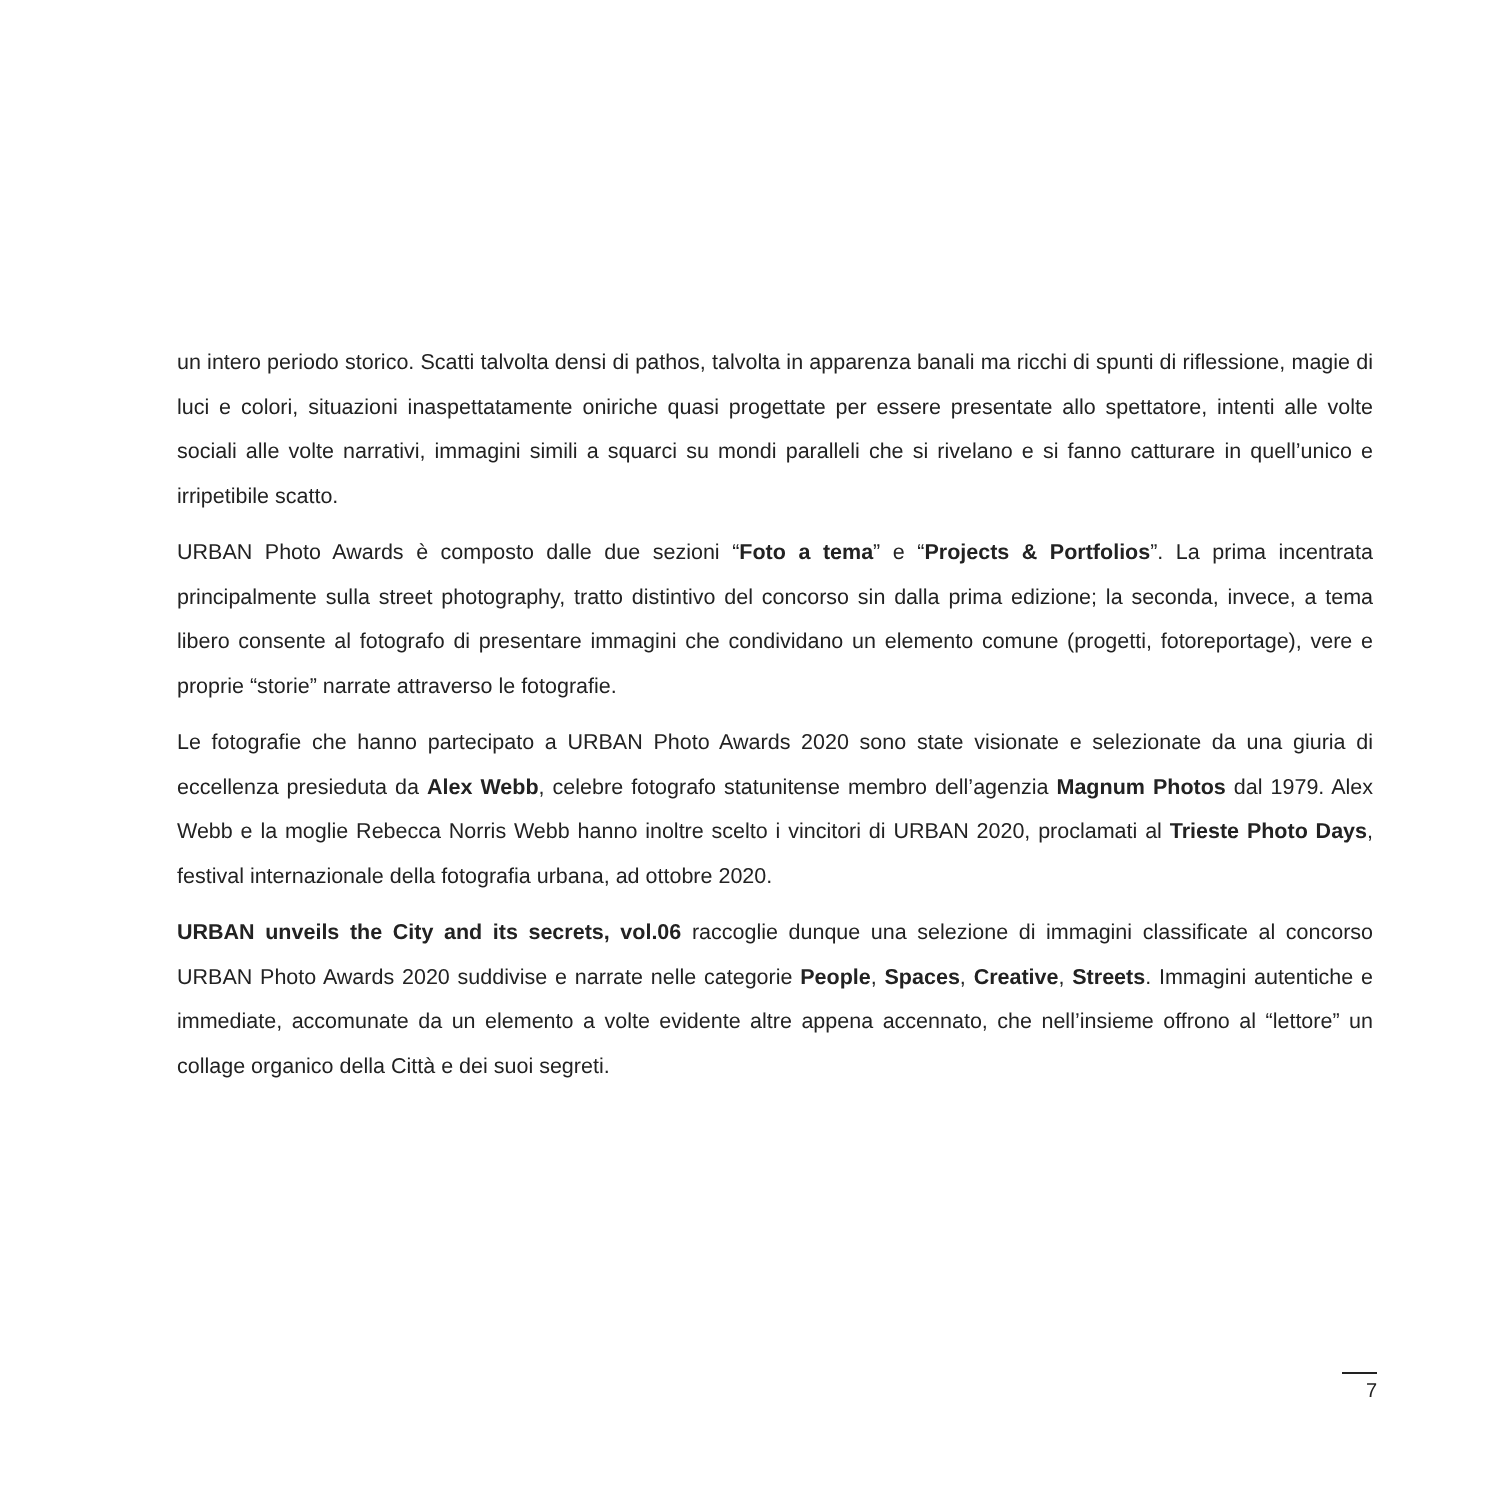un intero periodo storico. Scatti talvolta densi di pathos, talvolta in apparenza banali ma ricchi di spunti di riflessione, magie di luci e colori, situazioni inaspettatamente oniriche quasi progettate per essere presentate allo spettatore, intenti alle volte sociali alle volte narrativi, immagini simili a squarci su mondi paralleli che si rivelano e si fanno catturare in quell’unico e irripetibile scatto.
URBAN Photo Awards è composto dalle due sezioni “Foto a tema” e “Projects & Portfolios”. La prima incentrata principalmente sulla street photography, tratto distintivo del concorso sin dalla prima edizione; la seconda, invece, a tema libero consente al fotografo di presentare immagini che condividano un elemento comune (progetti, fotoreportage), vere e proprie “storie” narrate attraverso le fotografie.
Le fotografie che hanno partecipato a URBAN Photo Awards 2020 sono state visionate e selezionate da una giuria di eccellenza presieduta da Alex Webb, celebre fotografo statunitense membro dell’agenzia Magnum Photos dal 1979. Alex Webb e la moglie Rebecca Norris Webb hanno inoltre scelto i vincitori di URBAN 2020, proclamati al Trieste Photo Days, festival internazionale della fotografia urbana, ad ottobre 2020.
URBAN unveils the City and its secrets, vol.06 raccoglie dunque una selezione di immagini classificate al concorso URBAN Photo Awards 2020 suddivise e narrate nelle categorie People, Spaces, Creative, Streets. Immagini autentiche e immediate, accomunate da un elemento a volte evidente altre appena accennato, che nell’insieme offrono al “lettore” un collage organico della Città e dei suoi segreti.
7